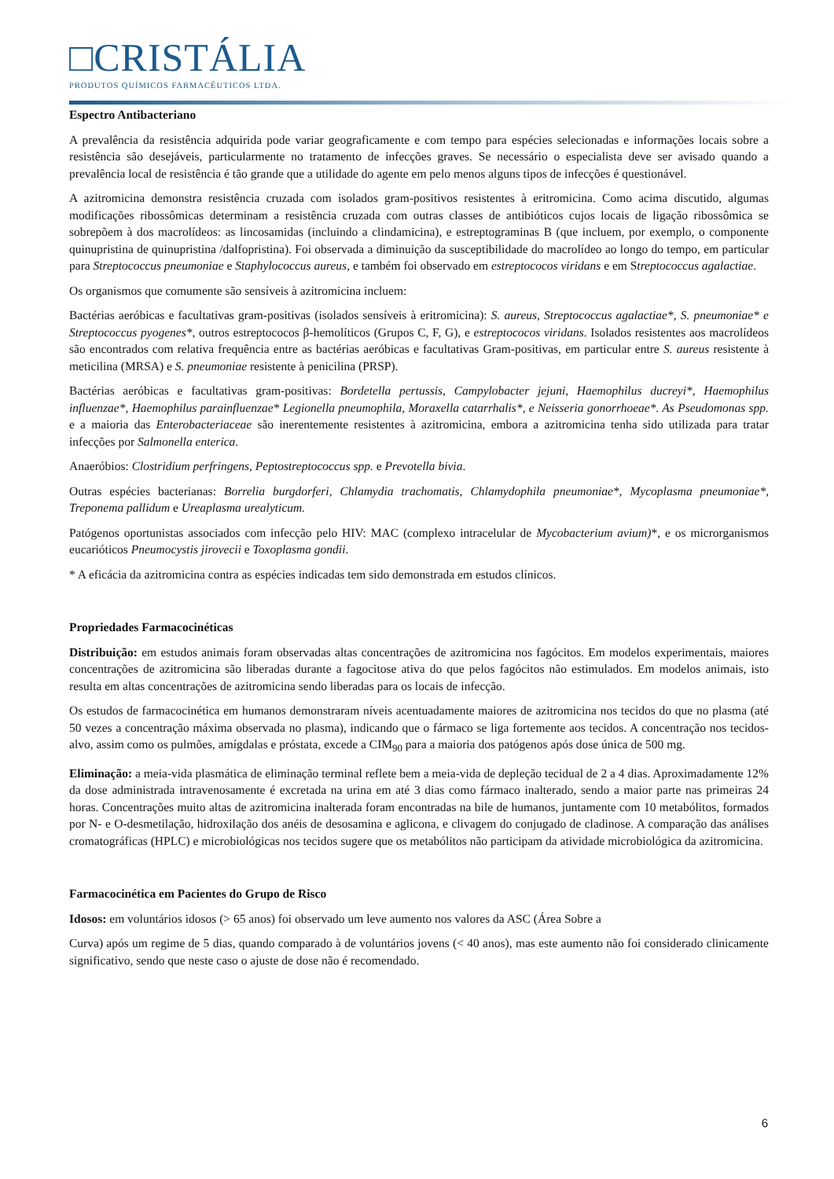□CRISTÁLIA
PRODUTOS QUÍMICOS FARMACÊUTICOS LTDA.
Espectro Antibacteriano
A prevalência da resistência adquirida pode variar geograficamente e com tempo para espécies selecionadas e informações locais sobre a resistência são desejáveis, particularmente no tratamento de infecções graves. Se necessário o especialista deve ser avisado quando a prevalência local de resistência é tão grande que a utilidade do agente em pelo menos alguns tipos de infecções é questionável.
A azitromicina demonstra resistência cruzada com isolados gram-positivos resistentes à eritromicina. Como acima discutido, algumas modificações ribossômicas determinam a resistência cruzada com outras classes de antibióticos cujos locais de ligação ribossômica se sobrepõem à dos macrolídeos: as lincosamidas (incluindo a clindamicina), e estreptograminas B (que incluem, por exemplo, o componente quinupristina de quinupristina /dalfopristina). Foi observada a diminuição da susceptibilidade do macrolídeo ao longo do tempo, em particular para Streptococcus pneumoniae e Staphylococcus aureus, e também foi observado em estreptococos viridans e em Streptococcus agalactiae.
Os organismos que comumente são sensíveis à azitromicina incluem:
Bactérias aeróbicas e facultativas gram-positivas (isolados sensíveis à eritromicina): S. aureus, Streptococcus agalactiae*, S. pneumoniae* e Streptococcus pyogenes*, outros estreptococos β-hemolíticos (Grupos C, F, G), e estreptococos viridans. Isolados resistentes aos macrolídeos são encontrados com relativa frequência entre as bactérias aeróbicas e facultativas Gram-positivas, em particular entre S. aureus resistente à meticilina (MRSA) e S. pneumoniae resistente à penicilina (PRSP).
Bactérias aeróbicas e facultativas gram-positivas: Bordetella pertussis, Campylobacter jejuni, Haemophilus ducreyi*, Haemophilus influenzae*, Haemophilus parainfluenzae* Legionella pneumophila, Moraxella catarrhalis*, e Neisseria gonorrhoeae*. As Pseudomonas spp. e a maioria das Enterobacteriaceae são inerentemente resistentes à azitromicina, embora a azitromicina tenha sido utilizada para tratar infecções por Salmonella enterica.
Anaeróbios: Clostridium perfringens, Peptostreptococcus spp. e Prevotella bivia.
Outras espécies bacterianas: Borrelia burgdorferi, Chlamydia trachomatis, Chlamydophila pneumoniae*, Mycoplasma pneumoniae*, Treponema pallidum e Ureaplasma urealyticum.
Patógenos oportunistas associados com infecção pelo HIV: MAC (complexo intracelular de Mycobacterium avium)*, e os microrganismos eucarióticos Pneumocystis jirovecii e Toxoplasma gondii.
* A eficácia da azitromicina contra as espécies indicadas tem sido demonstrada em estudos clínicos.
Propriedades Farmacocinéticas
Distribuição: em estudos animais foram observadas altas concentrações de azitromicina nos fagócitos. Em modelos experimentais, maiores concentrações de azitromicina são liberadas durante a fagocitose ativa do que pelos fagócitos não estimulados. Em modelos animais, isto resulta em altas concentrações de azitromicina sendo liberadas para os locais de infecção.
Os estudos de farmacocinética em humanos demonstraram níveis acentuadamente maiores de azitromicina nos tecidos do que no plasma (até 50 vezes a concentração máxima observada no plasma), indicando que o fármaco se liga fortemente aos tecidos. A concentração nos tecidos-alvo, assim como os pulmões, amígdalas e próstata, excede a CIM<sub>90</sub> para a maioria dos patógenos após dose única de 500 mg.
Eliminação: a meia-vida plasmática de eliminação terminal reflete bem a meia-vida de depleção tecidual de 2 a 4 dias. Aproximadamente 12% da dose administrada intravenosamente é excretada na urina em até 3 dias como fármaco inalterado, sendo a maior parte nas primeiras 24 horas. Concentrações muito altas de azitromicina inalterada foram encontradas na bile de humanos, juntamente com 10 metabólitos, formados por N- e O-desmetilação, hidroxilação dos anéis de desosamina e aglicona, e clivagem do conjugado de cladinose. A comparação das análises cromatográficas (HPLC) e microbiológicas nos tecidos sugere que os metabólitos não participam da atividade microbiológica da azitromicina.
Farmacocinética em Pacientes do Grupo de Risco
Idosos: em voluntários idosos (> 65 anos) foi observado um leve aumento nos valores da ASC (Área Sobre a
Curva) após um regime de 5 dias, quando comparado à de voluntários jovens (< 40 anos), mas este aumento não foi considerado clinicamente significativo, sendo que neste caso o ajuste de dose não é recomendado.
6